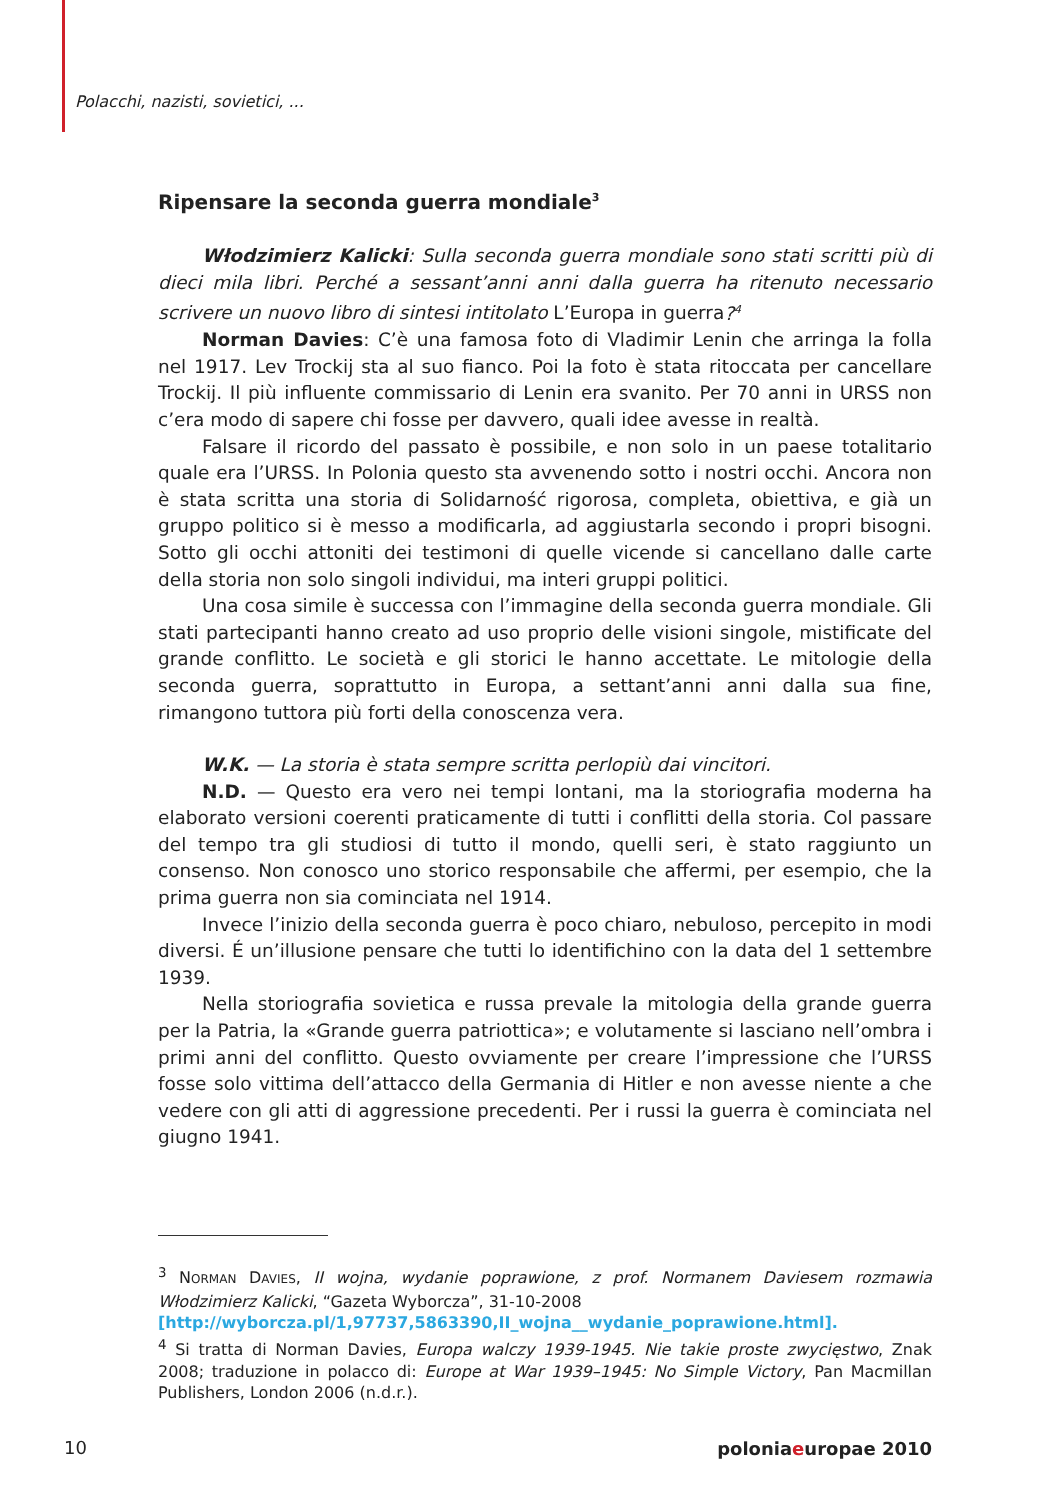Polacchi, nazisti, sovietici, ...
Ripensare la seconda guerra mondiale<sup>3</sup>
Włodzimierz Kalicki: Sulla seconda guerra mondiale sono stati scritti più di dieci mila libri. Perché a sessant’anni anni dalla guerra ha ritenuto necessario scrivere un nuovo libro di sintesi intitolato L’Europa in guerra?<sup>4</sup>
Norman Davies: C’è una famosa foto di Vladimir Lenin che arringa la folla nel 1917. Lev Trockij sta al suo fianco. Poi la foto è stata ritoccata per cancellare Trockij. Il più influente commissario di Lenin era svanito. Per 70 anni in URSS non c’era modo di sapere chi fosse per davvero, quali idee avesse in realtà.
Falsare il ricordo del passato è possibile, e non solo in un paese totalitario quale era l’URSS. In Polonia questo sta avvenendo sotto i nostri occhi. Ancora non è stata scritta una storia di Solidarność rigorosa, completa, obiettiva, e già un gruppo politico si è messo a modificarla, ad aggiustarla secondo i propri bisogni. Sotto gli occhi attoniti dei testimoni di quelle vicende si cancellano dalle carte della storia non solo singoli individui, ma interi gruppi politici.
Una cosa simile è successa con l’immagine della seconda guerra mondiale. Gli stati partecipanti hanno creato ad uso proprio delle visioni singole, mistificate del grande conflitto. Le società e gli storici le hanno accettate. Le mitologie della seconda guerra, soprattutto in Europa, a settant’anni anni dalla sua fine, rimangono tuttora più forti della conoscenza vera.
W.K. — La storia è stata sempre scritta perlopiù dai vincitori.
N.D. — Questo era vero nei tempi lontani, ma la storiografia moderna ha elaborato versioni coerenti praticamente di tutti i conflitti della storia. Col passare del tempo tra gli studiosi di tutto il mondo, quelli seri, è stato raggiunto un consenso. Non conosco uno storico responsabile che affermi, per esempio, che la prima guerra non sia cominciata nel 1914.
Invece l’inizio della seconda guerra è poco chiaro, nebuloso, percepito in modi diversi. É un’illusione pensare che tutti lo identifichino con la data del 1 settembre 1939.
Nella storiografia sovietica e russa prevale la mitologia della grande guerra per la Patria, la «Grande guerra patriottica»; e volutamente si lasciano nell’ombra i primi anni del conflitto. Questo ovviamente per creare l’impressione che l’URSS fosse solo vittima dell’attacco della Germania di Hitler e non avesse niente a che vedere con gli atti di aggressione precedenti. Per i russi la guerra è cominciata nel giugno 1941.
<sup>3</sup> NORMAN DAVIES, II wojna, wydanie poprawione, z prof. Normanem Daviesem rozmawia Włodzimierz Kalicki, “Gazeta Wyborcza”, 31-10-2008
[http://wyborcza.pl/1,97737,5863390,II_wojna__wydanie_poprawione.html].
<sup>4</sup> Si tratta di Norman Davies, Europa walczy 1939-1945. Nie takie proste zwycięstwo, Znak 2008; traduzione in polacco di: Europe at War 1939–1945: No Simple Victory, Pan Macmillan Publishers, London 2006 (n.d.r.).
10 poloniaeuropae 2010